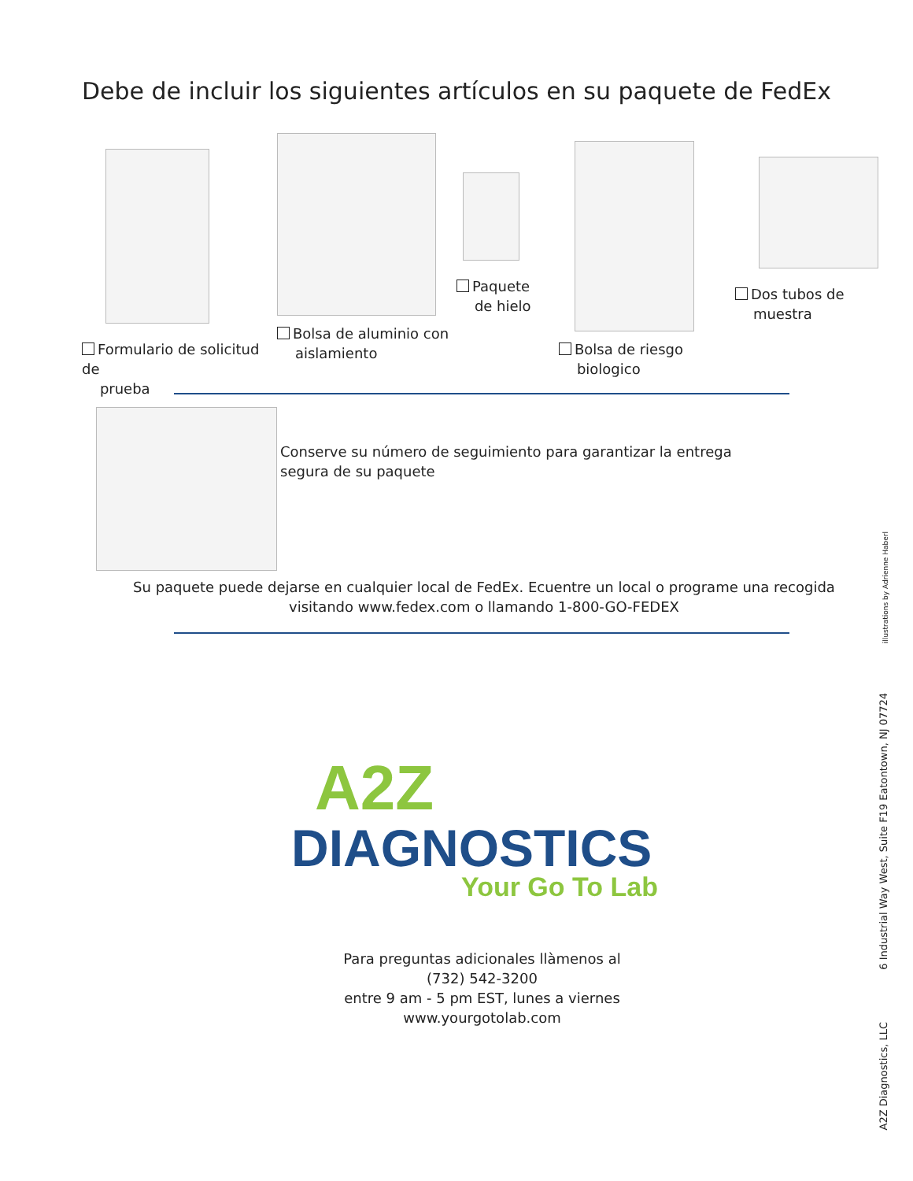Debe de incluir los siguientes artículos en su paquete de FedEx
Formulario de solicitud de
prueba
Bolsa de aluminio con
aislamiento
Paquete
de hielo
Bolsa de riesgo
biologico
Dos tubos de
muestra
Conserve su número de seguimiento para garantizar la entrega
segura de su paquete
Su paquete puede dejarse en cualquier local de FedEx. Ecuentre un local o programe una recogida
visitando www.fedex.com o llamando 1-800-GO-FEDEX
A2Z
DIAGNOSTICS
Your Go To Lab
Para preguntas adicionales llàmenos al
(732) 542-3200
entre 9 am - 5 pm EST, lunes a viernes
www.yourgotolab.com
illustrations by Adrienne Haberl
6 Industrial Way West, Suite F19 Eatontown, NJ 07724
A2Z Diagnostics, LLC